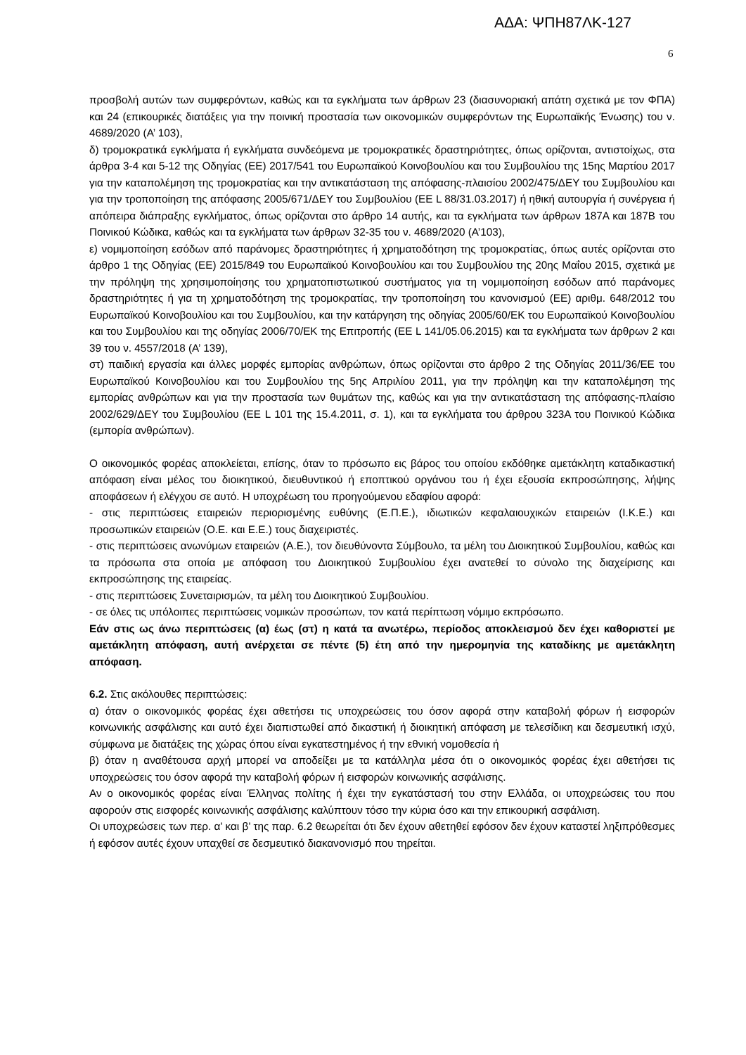ΑΔΑ: ΨΠΗ87ΛΚ-127
6
προσβολή αυτών των συμφερόντων, καθώς και τα εγκλήματα των άρθρων 23 (διασυνοριακή απάτη σχετικά με τον ΦΠΑ) και 24 (επικουρικές διατάξεις για την ποινική προστασία των οικονομικών συμφερόντων της Ευρωπαϊκής Ένωσης) του ν. 4689/2020 (Α’ 103),
δ) τρομοκρατικά εγκλήματα ή εγκλήματα συνδεόμενα με τρομοκρατικές δραστηριότητες, όπως ορίζονται, αντιστοίχως, στα άρθρα 3-4 και 5-12 της Οδηγίας (ΕΕ) 2017/541 του Ευρωπαϊκού Κοινοβουλίου και του Συμβουλίου της 15ης Μαρτίου 2017 για την καταπολέμηση της τρομοκρατίας και την αντικατάσταση της απόφασης-πλαισίου 2002/475/ΔΕΥ του Συμβουλίου και για την τροποποίηση της απόφασης 2005/671/ΔΕΥ του Συμβουλίου (ΕΕ L 88/31.03.2017) ή ηθική αυτουργία ή συνέργεια ή απόπειρα διάπραξης εγκλήματος, όπως ορίζονται στο άρθρο 14 αυτής, και τα εγκλήματα των άρθρων 187Α και 187Β του Ποινικού Κώδικα, καθώς και τα εγκλήματα των άρθρων 32-35 του ν. 4689/2020 (Α’103),
ε) νομιμοποίηση εσόδων από παράνομες δραστηριότητες ή χρηματοδότηση της τρομοκρατίας, όπως αυτές ορίζονται στο άρθρο 1 της Οδηγίας (ΕΕ) 2015/849 του Ευρωπαϊκού Κοινοβουλίου και του Συμβουλίου της 20ης Μαΐου 2015, σχετικά με την πρόληψη της χρησιμοποίησης του χρηματοπιστωτικού συστήματος για τη νομιμοποίηση εσόδων από παράνομες δραστηριότητες ή για τη χρηματοδότηση της τρομοκρατίας, την τροποποίηση του κανονισμού (ΕΕ) αριθμ. 648/2012 του Ευρωπαϊκού Κοινοβουλίου και του Συμβουλίου, και την κατάργηση της οδηγίας 2005/60/ΕΚ του Ευρωπαϊκού Κοινοβουλίου και του Συμβουλίου και της οδηγίας 2006/70/ΕΚ της Επιτροπής (ΕΕ L 141/05.06.2015) και τα εγκλήματα των άρθρων 2 και 39 του ν. 4557/2018 (Α’ 139),
στ) παιδική εργασία και άλλες μορφές εμπορίας ανθρώπων, όπως ορίζονται στο άρθρο 2 της Οδηγίας 2011/36/ΕΕ του Ευρωπαϊκού Κοινοβουλίου και του Συμβουλίου της 5ης Απριλίου 2011, για την πρόληψη και την καταπολέμηση της εμπορίας ανθρώπων και για την προστασία των θυμάτων της, καθώς και για την αντικατάσταση της απόφασης-πλαίσιο 2002/629/ΔΕΥ του Συμβουλίου (EE L 101 της 15.4.2011, σ. 1), και τα εγκλήματα του άρθρου 323Α του Ποινικού Κώδικα (εμπορία ανθρώπων).
Ο οικονομικός φορέας αποκλείεται, επίσης, όταν το πρόσωπο εις βάρος του οποίου εκδόθηκε αμετάκλητη καταδικαστική απόφαση είναι μέλος του διοικητικού, διευθυντικού ή εποπτικού οργάνου του ή έχει εξουσία εκπροσώπησης, λήψης αποφάσεων ή ελέγχου σε αυτό. Η υποχρέωση του προηγούμενου εδαφίου αφορά:
- στις περιπτώσεις εταιρειών περιορισμένης ευθύνης (Ε.Π.Ε.), ιδιωτικών κεφαλαιουχικών εταιρειών (Ι.Κ.Ε.) και προσωπικών εταιρειών (Ο.Ε. και Ε.Ε.) τους διαχειριστές.
- στις περιπτώσεις ανωνύμων εταιρειών (Α.Ε.), τον διευθύνοντα Σύμβουλο, τα μέλη του Διοικητικού Συμβουλίου, καθώς και τα πρόσωπα στα οποία με απόφαση του Διοικητικού Συμβουλίου έχει ανατεθεί το σύνολο της διαχείρισης και εκπροσώπησης της εταιρείας.
- στις περιπτώσεις Συνεταιρισμών, τα μέλη του Διοικητικού Συμβουλίου.
- σε όλες τις υπόλοιπες περιπτώσεις νομικών προσώπων, τον κατά περίπτωση νόμιμο εκπρόσωπο.
Εάν στις ως άνω περιπτώσεις (α) έως (στ) η κατά τα ανωτέρω, περίοδος αποκλεισμού δεν έχει καθοριστεί με αμετάκλητη απόφαση, αυτή ανέρχεται σε πέντε (5) έτη από την ημερομηνία της καταδίκης με αμετάκλητη απόφαση.
6.2. Στις ακόλουθες περιπτώσεις:
α) όταν ο οικονομικός φορέας έχει αθετήσει τις υποχρεώσεις του όσον αφορά στην καταβολή φόρων ή εισφορών κοινωνικής ασφάλισης και αυτό έχει διαπιστωθεί από δικαστική ή διοικητική απόφαση με τελεσίδικη και δεσμευτική ισχύ, σύμφωνα με διατάξεις της χώρας όπου είναι εγκατεστημένος ή την εθνική νομοθεσία ή
β) όταν η αναθέτουσα αρχή μπορεί να αποδείξει με τα κατάλληλα μέσα ότι ο οικονομικός φορέας έχει αθετήσει τις υποχρεώσεις του όσον αφορά την καταβολή φόρων ή εισφορών κοινωνικής ασφάλισης.
Αν ο οικονομικός φορέας είναι Έλληνας πολίτης ή έχει την εγκατάστασή του στην Ελλάδα, οι υποχρεώσεις του που αφορούν στις εισφορές κοινωνικής ασφάλισης καλύπτουν τόσο την κύρια όσο και την επικουρική ασφάλιση.
Οι υποχρεώσεις των περ. α’ και β’ της παρ. 6.2 θεωρείται ότι δεν έχουν αθετηθεί εφόσον δεν έχουν καταστεί ληξιπρόθεσμες ή εφόσον αυτές έχουν υπαχθεί σε δεσμευτικό διακανονισμό που τηρείται.